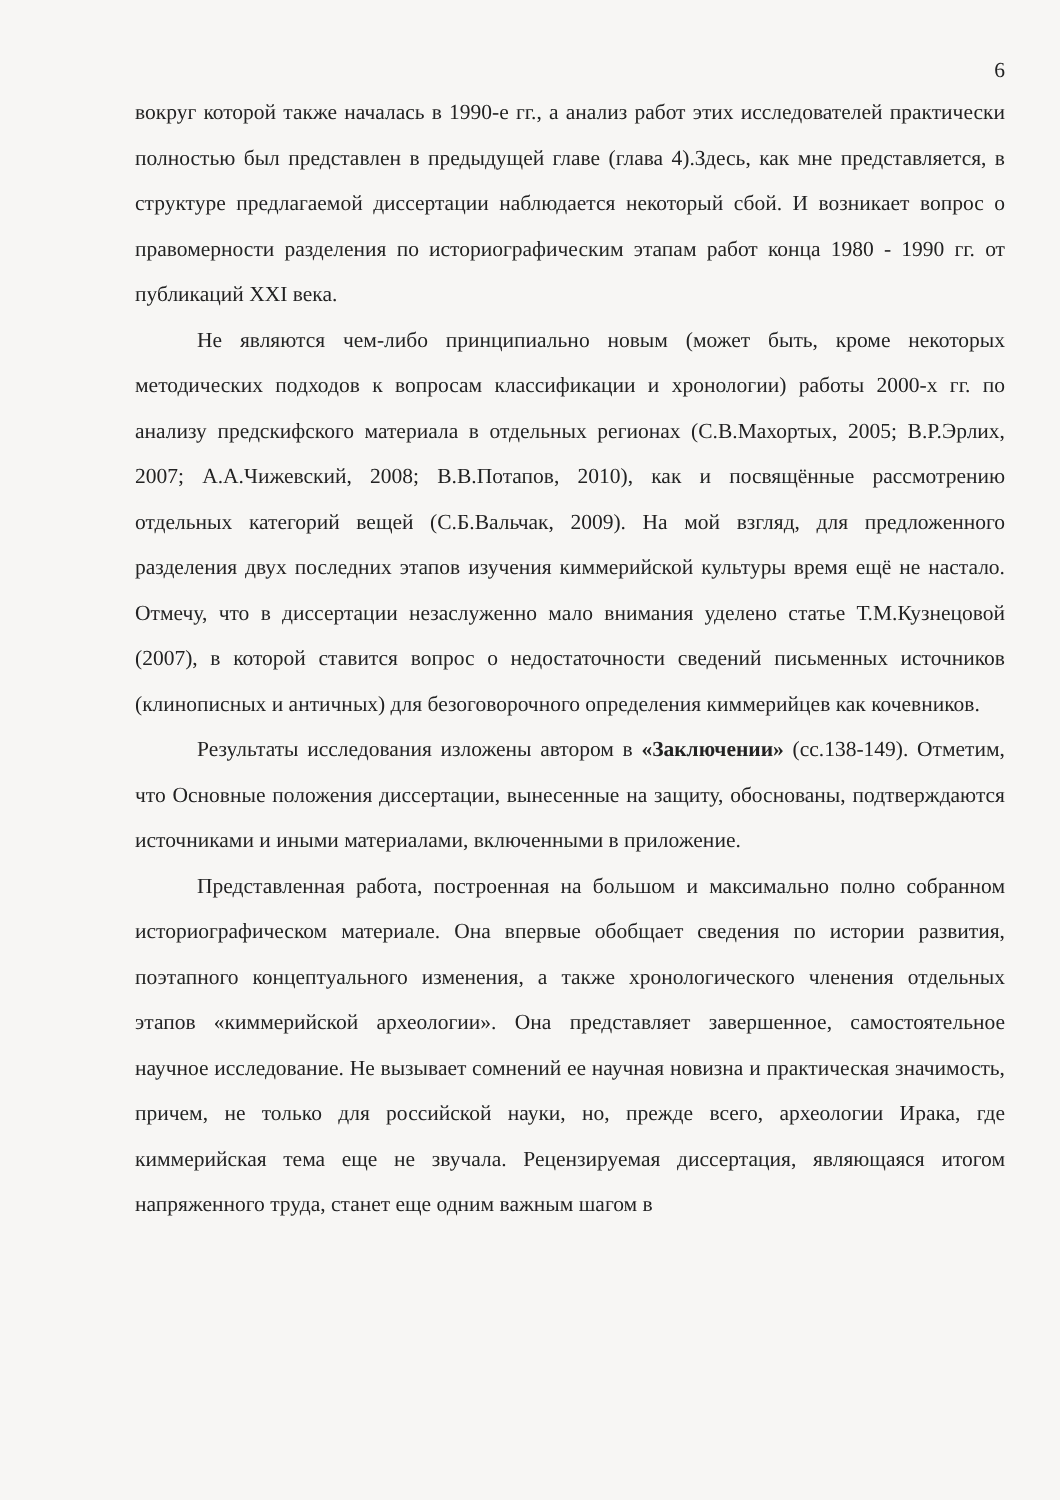6
вокруг которой также началась в 1990-е гг., а анализ работ этих исследователей практически полностью был представлен в предыдущей главе (глава 4).Здесь, как мне представляется, в структуре предлагаемой диссертации наблюдается некоторый сбой. И возникает вопрос о правомерности разделения по историографическим этапам работ конца 1980 - 1990 гг. от публикаций XXI века.
Не являются чем-либо принципиально новым (может быть, кроме некоторых методических подходов к вопросам классификации и хронологии) работы 2000-х гг. по анализу предскифского материала в отдельных регионах (С.В.Махортых, 2005; В.Р.Эрлих, 2007; А.А.Чижевский, 2008; В.В.Потапов, 2010), как и посвящённые рассмотрению отдельных категорий вещей (С.Б.Вальчак, 2009). На мой взгляд, для предложенного разделения двух последних этапов изучения киммерийской культуры время ещё не настало. Отмечу, что в диссертации незаслуженно мало внимания уделено статье Т.М.Кузнецовой (2007), в которой ставится вопрос о недостаточности сведений письменных источников (клинописных и античных) для безоговорочного определения киммерийцев как кочевников.
Результаты исследования изложены автором в «Заключении» (сс.138-149). Отметим, что Основные положения диссертации, вынесенные на защиту, обоснованы, подтверждаются источниками и иными материалами, включенными в приложение.
Представленная работа, построенная на большом и максимально полно собранном историографическом материале. Она впервые обобщает сведения по истории развития, поэтапного концептуального изменения, а также хронологического членения отдельных этапов «киммерийской археологии». Она представляет завершенное, самостоятельное научное исследование. Не вызывает сомнений ее научная новизна и практическая значимость, причем, не только для российской науки, но, прежде всего, археологии Ирака, где киммерийская тема еще не звучала. Рецензируемая диссертация, являющаяся итогом напряженного труда, станет еще одним важным шагом в